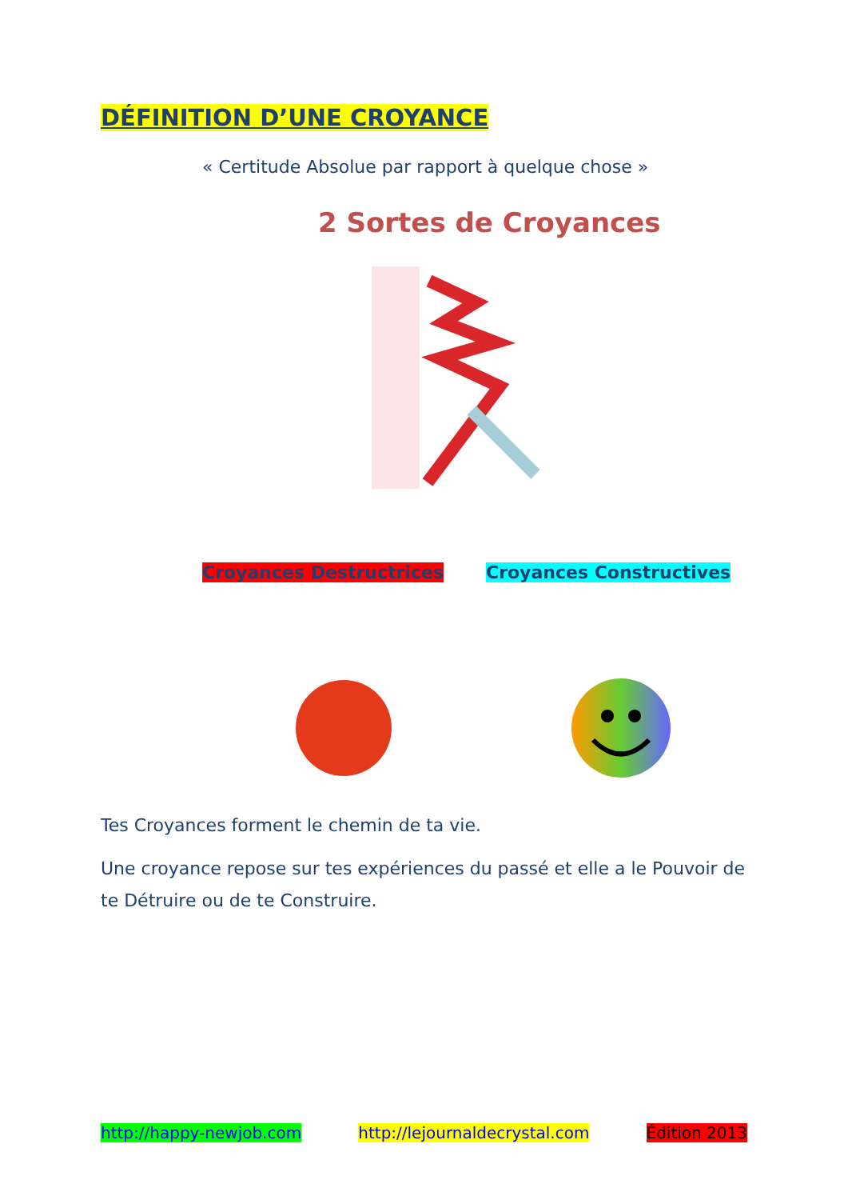DÉFINITION D’UNE CROYANCE
« Certitude Absolue par rapport à quelque chose »
2 Sortes de Croyances
Croyances Destructrices Croyances Constructives
Tes Croyances forment le chemin de ta vie.
Une croyance repose sur tes expériences du passé et elle a le Pouvoir de te Détruire ou de te Construire.
http://happy-newjob.com http://lejournaldecrystal.com Édition 2013